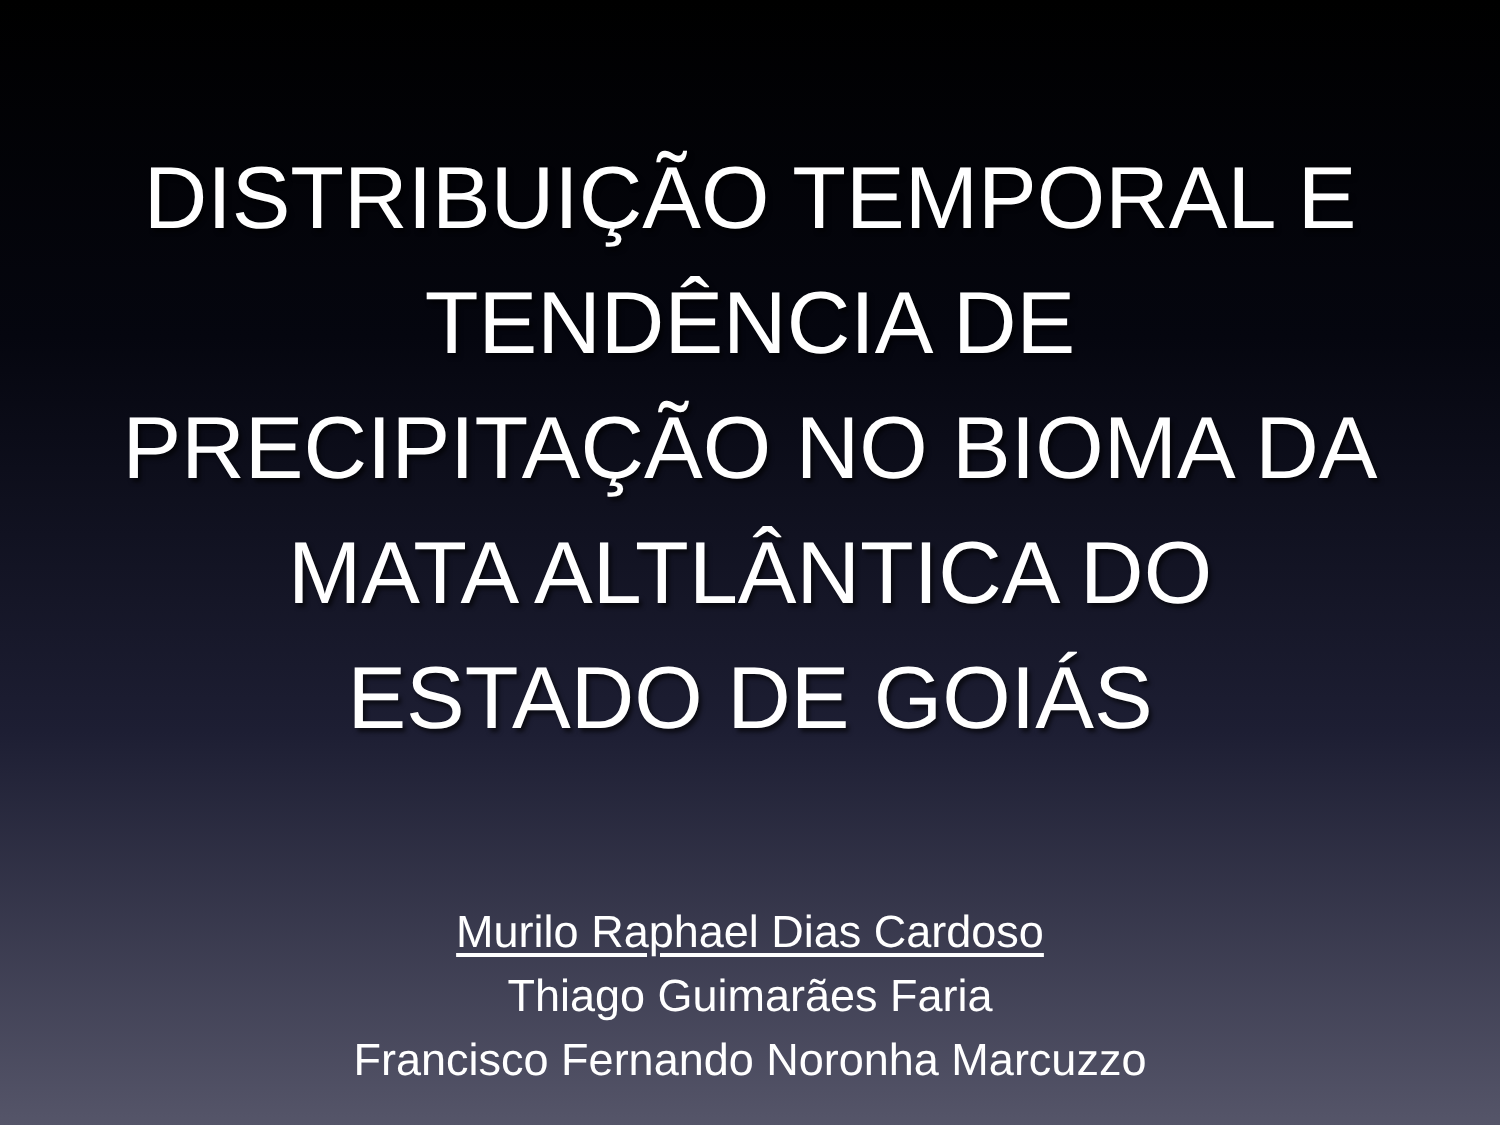DISTRIBUIÇÃO TEMPORAL E
TENDÊNCIA DE
PRECIPITAÇÃO NO BIOMA DA
MATA ALTLÂNTICA DO
ESTADO DE GOIÁS
Murilo Raphael Dias Cardoso
Thiago Guimarães Faria
Francisco Fernando Noronha Marcuzzo